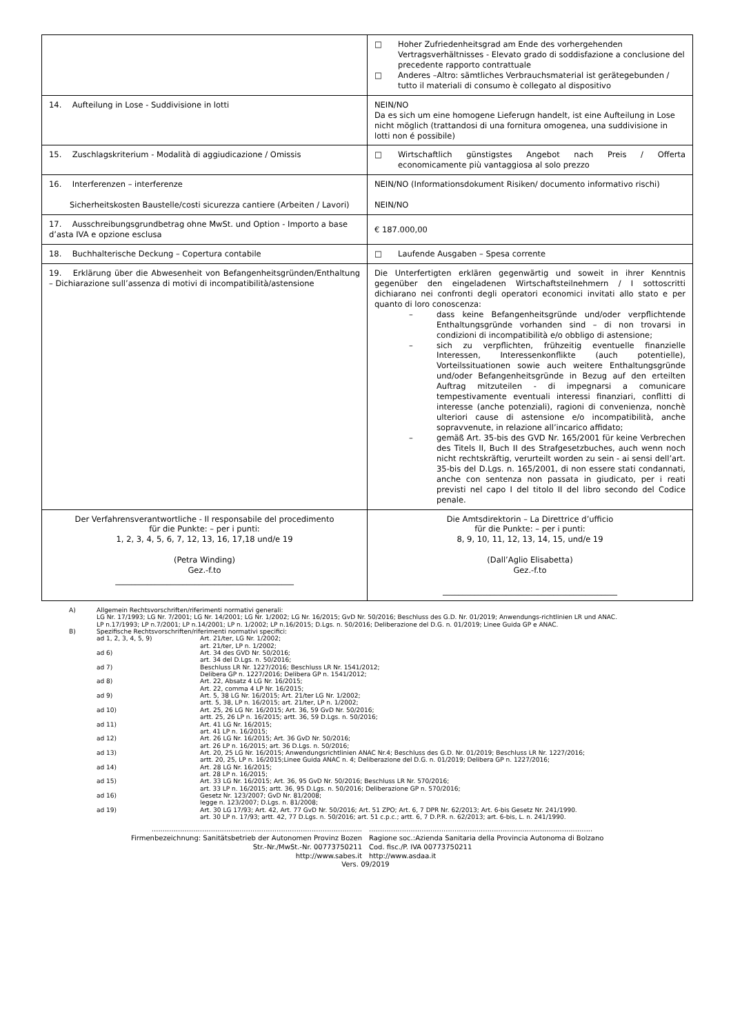| | □ Hoher Zufriedenheitsgrad am Ende des vorhergehenden Vertragsverhältnisses - Elevato grado di soddisfazione a conclusione del precedente rapporto contrattuale □ Anderes –Altro: sämtliches Verbrauchsmaterial ist gerätegebunden / tutto il materiali di consumo è collegato al dispositivo |
| 14. Aufteilung in Lose - Suddivisione in lotti | NEIN/NO Da es sich um eine homogene Lieferugn handelt, ist eine Aufteilung in Lose nicht möglich (trattandosi di una fornitura omogenea, una suddivisione in lotti non é possibile) |
| 15. Zuschlagskriterium - Modalità di aggiudicazione / Omissis | □ Wirtschaftlich günstigstes Angebot nach Preis / Offerta economicamente più vantaggiosa al solo prezzo |
| 16. Interferenzen – interferenze Sicherheitskosten Baustelle/costi sicurezza cantiere (Arbeiten / Lavori) | NEIN/NO (Informationsdokument Risiken/ documento informativo rischi) NEIN/NO |
| 17. Ausschreibungsgrundbetrag ohne MwSt. und Option - Importo a base d’asta IVA e opzione esclusa | € 187.000,00 |
| 18. Buchhalterische Deckung – Copertura contabile | □ Laufende Ausgaben – Spesa corrente |
| 19. Erklärung über die Abwesenheit von Befangenheitsgründen/Enthaltung – Dichiarazione sull’assenza di motivi di incompatibilità/astensione | Die Unterfertigten erklären gegenwärtig und soweit in ihrer Kenntnis gegenüber den eingeladenen Wirtschaftsteilnehmern / I sottoscritti dichiarano nei confronti degli operatori economici invitati allo stato e per quanto di loro conoscenza: – dass keine Befangenheitsgründe und/oder verpflichtende Enthaltungsgründe vorhanden sind – di non trovarsi in condizioni di incompatibilità e/o obbligo di astensione; – sich zu verpflichten, frühzeitig eventuelle finanzielle Interessen, Interessenkonflikte (auch potentielle), Vorteilssituationen sowie auch weitere Enthaltungsgründe und/oder Befangenheitsgründe in Bezug auf den erteilten Auftrag mitzuteilen - di impegnarsi a comunicare tempestivamente eventuali interessi finanziari, conflitti di interesse (anche potenziali), ragioni di convenienza, nonchè ulteriori cause di astensione e/o incompatibilità, anche sopravvenute, in relazione all’incarico affidato; – gemäß Art. 35-bis des GVD Nr. 165/2001 für keine Verbrechen des Titels II, Buch II des Strafgesetzbuches, auch wenn noch nicht rechtskräftig, verurteilt worden zu sein - ai sensi dell’art. 35-bis del D.Lgs. n. 165/2001, di non essere stati condannati, anche con sentenza non passata in giudicato, per i reati previsti nel capo I del titolo II del libro secondo del Codice penale. |
| Der Verfahrensverantwortliche - Il responsabile del procedimento für die Punkte: – per i punti: 1, 2, 3, 4, 5, 6, 7, 12, 13, 16, 17,18 und/e 19 (Petra Winding) Gez.-f.to _____________________________________________ | Die Amtsdirektorin – La Direttrice d’ufficio für die Punkte: – per i punti: 8, 9, 10, 11, 12, 13, 14, 15, und/e 19 (Dall’Aglio Elisabetta) Gez.-f.to ____________________________________________ |
A) Allgemein Rechtsvorschriften/riferimenti normativi generali:
LG Nr. 17/1993; LG Nr. 7/2001; LG Nr. 14/2001; LG Nr. 1/2002; LG Nr. 16/2015; GvD Nr. 50/2016; Beschluss des G.D. Nr. 01/2019; Anwendungs-richtlinien LR und ANAC.
LP n.17/1993; LP n.7/2001; LP n.14/2001; LP n. 1/2002; LP n.16/2015; D.Lgs. n. 50/2016; Deliberazione del D.G. n. 01/2019; Linee Guida GP e ANAC.
B) Spezifische Rechtsvorschriften/riferimenti normativi specifici:
ad 1, 2, 3, 4, 5, 9) Art. 21/ter, LG Nr. 1/2002;
art. 21/ter, LP n. 1/2002;
ad 6) Art. 34 des GVD Nr. 50/2016;
art. 34 del D.Lgs. n. 50/2016;
ad 7) Beschluss LR Nr. 1227/2016; Beschluss LR Nr. 1541/2012;
Delibera GP n. 1227/2016; Delibera GP n. 1541/2012;
ad 8) Art. 22, Absatz 4 LG Nr. 16/2015;
Art. 22, comma 4 LP Nr. 16/2015;
ad 9) Art. 5, 38 LG Nr. 16/2015; Art. 21/ter LG Nr. 1/2002;
artt. 5, 38, LP n. 16/2015; art. 21/ter, LP n. 1/2002;
ad 10) Art. 25, 26 LG Nr. 16/2015; Art. 36, 59 GvD Nr. 50/2016;
artt. 25, 26 LP n. 16/2015; artt. 36, 59 D.Lgs. n. 50/2016;
ad 11) Art. 41 LG Nr. 16/2015;
art. 41 LP n. 16/2015;
ad 12) Art. 26 LG Nr. 16/2015; Art. 36 GvD Nr. 50/2016;
art. 26 LP n. 16/2015; art. 36 D.Lgs. n. 50/2016;
ad 13) Art. 20, 25 LG Nr. 16/2015; Anwendungsrichtlinien ANAC Nr.4; Beschluss des G.D. Nr. 01/2019; Beschluss LR Nr. 1227/2016;
artt. 20, 25, LP n. 16/2015;Linee Guida ANAC n. 4; Deliberazione del D.G. n. 01/2019; Delibera GP n. 1227/2016;
ad 14) Art. 28 LG Nr. 16/2015;
art. 28 LP n. 16/2015;
ad 15) Art. 33 LG Nr. 16/2015; Art. 36, 95 GvD Nr. 50/2016; Beschluss LR Nr. 570/2016;
art. 33 LP n. 16/2015; artt. 36, 95 D.Lgs. n. 50/2016; Deliberazione GP n. 570/2016;
ad 16) Gesetz Nr. 123/2007; GvD Nr. 81/2008;
legge n. 123/2007; D.Lgs. n. 81/2008;
ad 19) Art. 30 LG 17/93; Art. 42, Art. 77 GvD Nr. 50/2016; Art. 51 ZPO; Art. 6, 7 DPR Nr. 62/2013; Art. 6-bis Gesetz Nr. 241/1990.
art. 30 LP n. 17/93; artt. 42, 77 D.Lgs. n. 50/2016; art. 51 c.p.c.; artt. 6, 7 D.P.R. n. 62/2013; art. 6-bis, L. n. 241/1990.
................................................................................................
Firmenbezeichnung: Sanitätsbetrieb der Autonomen Provinz Bozen
Str.-Nr./MwSt.-Nr. 00773750211
http://www.sabes.it
......................................................................................................
Ragione soc.:Azienda Sanitaria della Provincia Autonoma di Bolzano
Cod. fisc./P. IVA 00773750211
http://www.asdaa.it
Vers. 09/2019